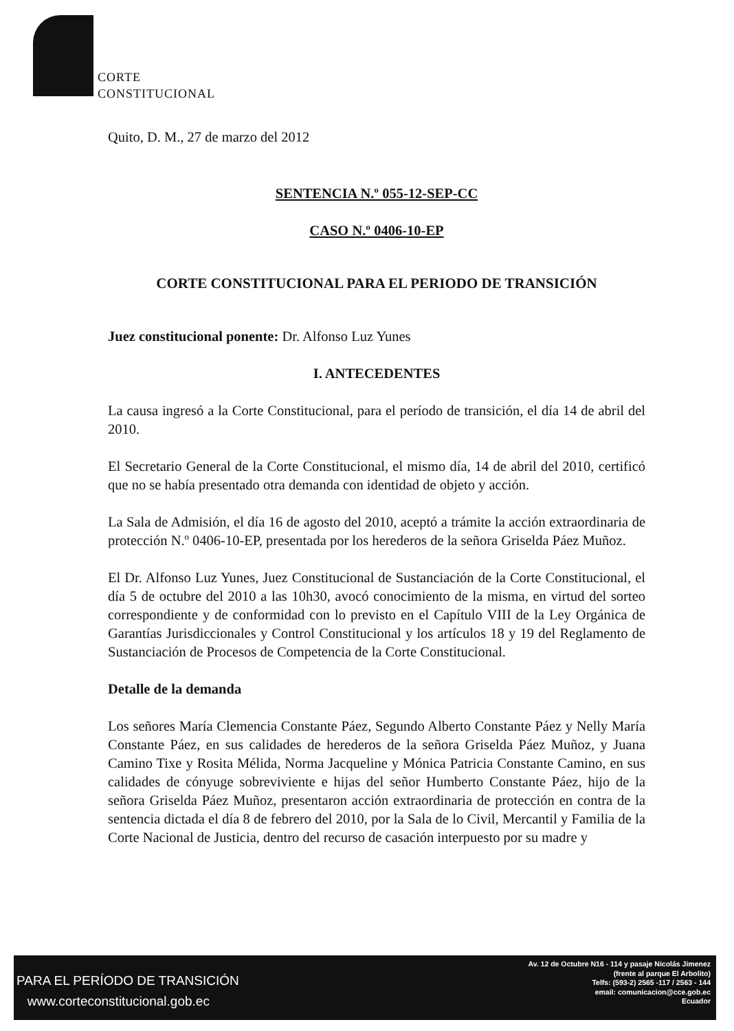CORTE
CONSTITUCIONAL
Quito, D. M., 27 de marzo del 2012
SENTENCIA N.º 055-12-SEP-CC
CASO N.º 0406-10-EP
CORTE CONSTITUCIONAL PARA EL PERIODO DE TRANSICIÓN
Juez constitucional ponente: Dr. Alfonso Luz Yunes
I. ANTECEDENTES
La causa ingresó a la Corte Constitucional, para el período de transición, el día 14 de abril del 2010.
El Secretario General de la Corte Constitucional, el mismo día, 14 de abril del 2010, certificó que no se había presentado otra demanda con identidad de objeto y acción.
La Sala de Admisión, el día 16 de agosto del 2010, aceptó a trámite la acción extraordinaria de protección N.º 0406-10-EP, presentada por los herederos de la señora Griselda Páez Muñoz.
El Dr. Alfonso Luz Yunes, Juez Constitucional de Sustanciación de la Corte Constitucional, el día 5 de octubre del 2010 a las 10h30, avocó conocimiento de la misma, en virtud del sorteo correspondiente y de conformidad con lo previsto en el Capítulo VIII de la Ley Orgánica de Garantías Jurisdiccionales y Control Constitucional y los artículos 18 y 19 del Reglamento de Sustanciación de Procesos de Competencia de la Corte Constitucional.
Detalle de la demanda
Los señores María Clemencia Constante Páez, Segundo Alberto Constante Páez y Nelly María Constante Páez, en sus calidades de herederos de la señora Griselda Páez Muñoz, y Juana Camino Tixe y Rosita Mélida, Norma Jacqueline y Mónica Patricia Constante Camino, en sus calidades de cónyuge sobreviviente e hijas del señor Humberto Constante Páez, hijo de la señora Griselda Páez Muñoz, presentaron acción extraordinaria de protección en contra de la sentencia dictada el día 8 de febrero del 2010, por la Sala de lo Civil, Mercantil y Familia de la Corte Nacional de Justicia, dentro del recurso de casación interpuesto por su madre y
PARA EL PERÍODO DE TRANSICIÓN
www.corteconstitucional.gob.ec
Av. 12 de Octubre N16 - 114 y pasaje Nicolás Jimenez
(frente al parque El Arbolito)
Telfs: (593-2) 2565 -117 / 2563 - 144
email: comunicacion@cce.gob.ec
Ecuador